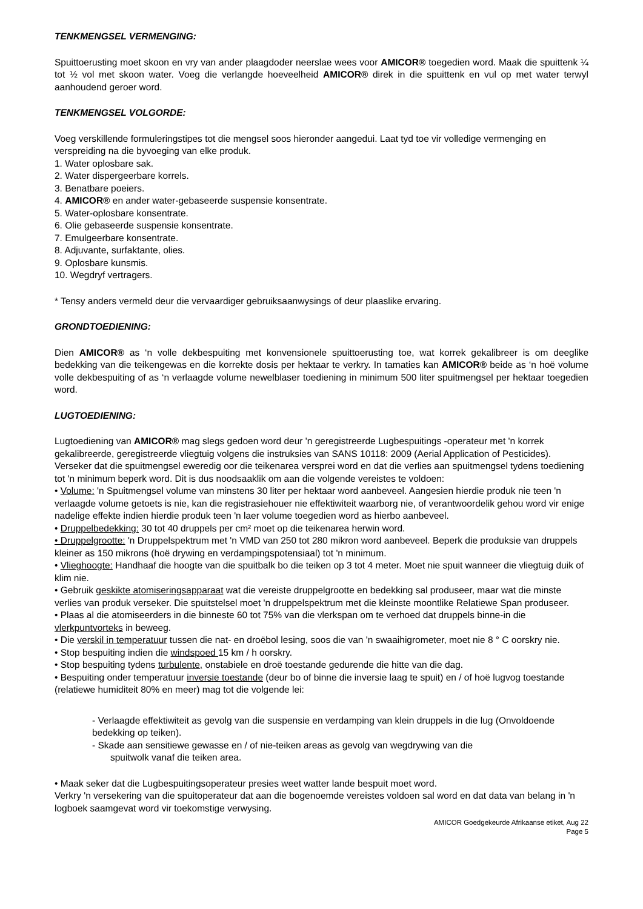TENKMENGSEL VERMENGING:
Spuittoerusting moet skoon en vry van ander plaagdoder neerslae wees voor AMICOR® toegedien word. Maak die spuittenk ¼ tot ½ vol met skoon water. Voeg die verlangde hoeveelheid AMICOR® direk in die spuittenk en vul op met water terwyl aanhoudend geroer word.
TENKMENGSEL VOLGORDE:
Voeg verskillende formuleringstipes tot die mengsel soos hieronder aangedui. Laat tyd toe vir volledige vermenging en verspreiding na die byvoeging van elke produk.
1. Water oplosbare sak.
2. Water dispergeerbare korrels.
3. Benatbare poeiers.
4. AMICOR® en ander water-gebaseerde suspensie konsentrate.
5. Water-oplosbare konsentrate.
6. Olie gebaseerde suspensie konsentrate.
7. Emulgeerbare konsentrate.
8. Adjuvante, surfaktante, olies.
9. Oplosbare kunsmis.
10. Wegdryf vertragers.
* Tensy anders vermeld deur die vervaardiger gebruiksaanwysings of deur plaaslike ervaring.
GRONDTOEDIENING:
Dien AMICOR® as ‘n volle dekbespuiting met konvensionele spuittoerusting toe, wat korrek gekalibreer is om deeglike bedekking van die teikengewas en die korrekte dosis per hektaar te verkry. In tamaties kan AMICOR® beide as ‘n hoë volume volle dekbespuiting of as ‘n verlaagde volume newelblaser toediening in minimum 500 liter spuitmengsel per hektaar toegedien word.
LUGTOEDIENING:
Lugtoediening van AMICOR® mag slegs gedoen word deur 'n geregistreerde Lugbespuitings -operateur met 'n korrek gekalibreerde, geregistreerde vliegtuig volgens die instruksies van SANS 10118: 2009 (Aerial Application of Pesticides). Verseker dat die spuitmengsel eweredig oor die teikenarea versprei word en dat die verlies aan spuitmengsel tydens toediening tot 'n minimum beperk word. Dit is dus noodsaaklik om aan die volgende vereistes te voldoen:
• Volume: 'n Spuitmengsel volume van minstens 30 liter per hektaar word aanbeveel. Aangesien hierdie produk nie teen 'n verlaagde volume getoets is nie, kan die registrasiehouer nie effektiwiteit waarborg nie, of verantwoordelik gehou word vir enige nadelige effekte indien hierdie produk teen 'n laer volume toegedien word as hierbo aanbeveel.
• Druppelbedekking: 30 tot 40 druppels per cm² moet op die teikenarea herwin word.
• Druppelgrootte: 'n Druppelspektrum met 'n VMD van 250 tot 280 mikron word aanbeveel. Beperk die produksie van druppels kleiner as 150 mikrons (hoë drywing en verdampingspotensiaal) tot 'n minimum.
• Vlieghoogte: Handhaaf die hoogte van die spuitbalk bo die teiken op 3 tot 4 meter. Moet nie spuit wanneer die vliegtuig duik of klim nie.
• Gebruik geskikte atomiseringsapparaat wat die vereiste druppelgrootte en bedekking sal produseer, maar wat die minste verlies van produk verseker. Die spuitstelsel moet 'n druppelspektrum met die kleinste moontlike Relatiewe Span produseer.
• Plaas al die atomiseerders in die binneste 60 tot 75% van die vlerkspan om te verhoed dat druppels binne-in die vlerkpuntvorteks in beweeg.
• Die verskil in temperatuur tussen die nat- en droëbol lesing, soos die van 'n swaaihigrometer, moet nie 8 ° C oorskry nie.
• Stop bespuiting indien die windspoed 15 km / h oorskry.
• Stop bespuiting tydens turbulente, onstabiele en droë toestande gedurende die hitte van die dag.
• Bespuiting onder temperatuur inversie toestande (deur bo of binne die inversie laag te spuit) en / of hoë lugvog toestande (relatiewe humiditeit 80% en meer) mag tot die volgende lei:
- Verlaagde effektiwiteit as gevolg van die suspensie en verdamping van klein druppels in die lug (Onvoldoende bedekking op teiken).
- Skade aan sensitiewe gewasse en / of nie-teiken areas as gevolg van wegdrywing van die
spuitwolk vanaf die teiken area.
• Maak seker dat die Lugbespuitingsoperateur presies weet watter lande bespuit moet word.
Verkry 'n versekering van die spuitoperateur dat aan die bogenoemde vereistes voldoen sal word en dat data van belang in 'n logboek saamgevat word vir toekomstige verwysing.
AMICOR Goedgekeurde Afrikaanse etiket, Aug 22
Page 5